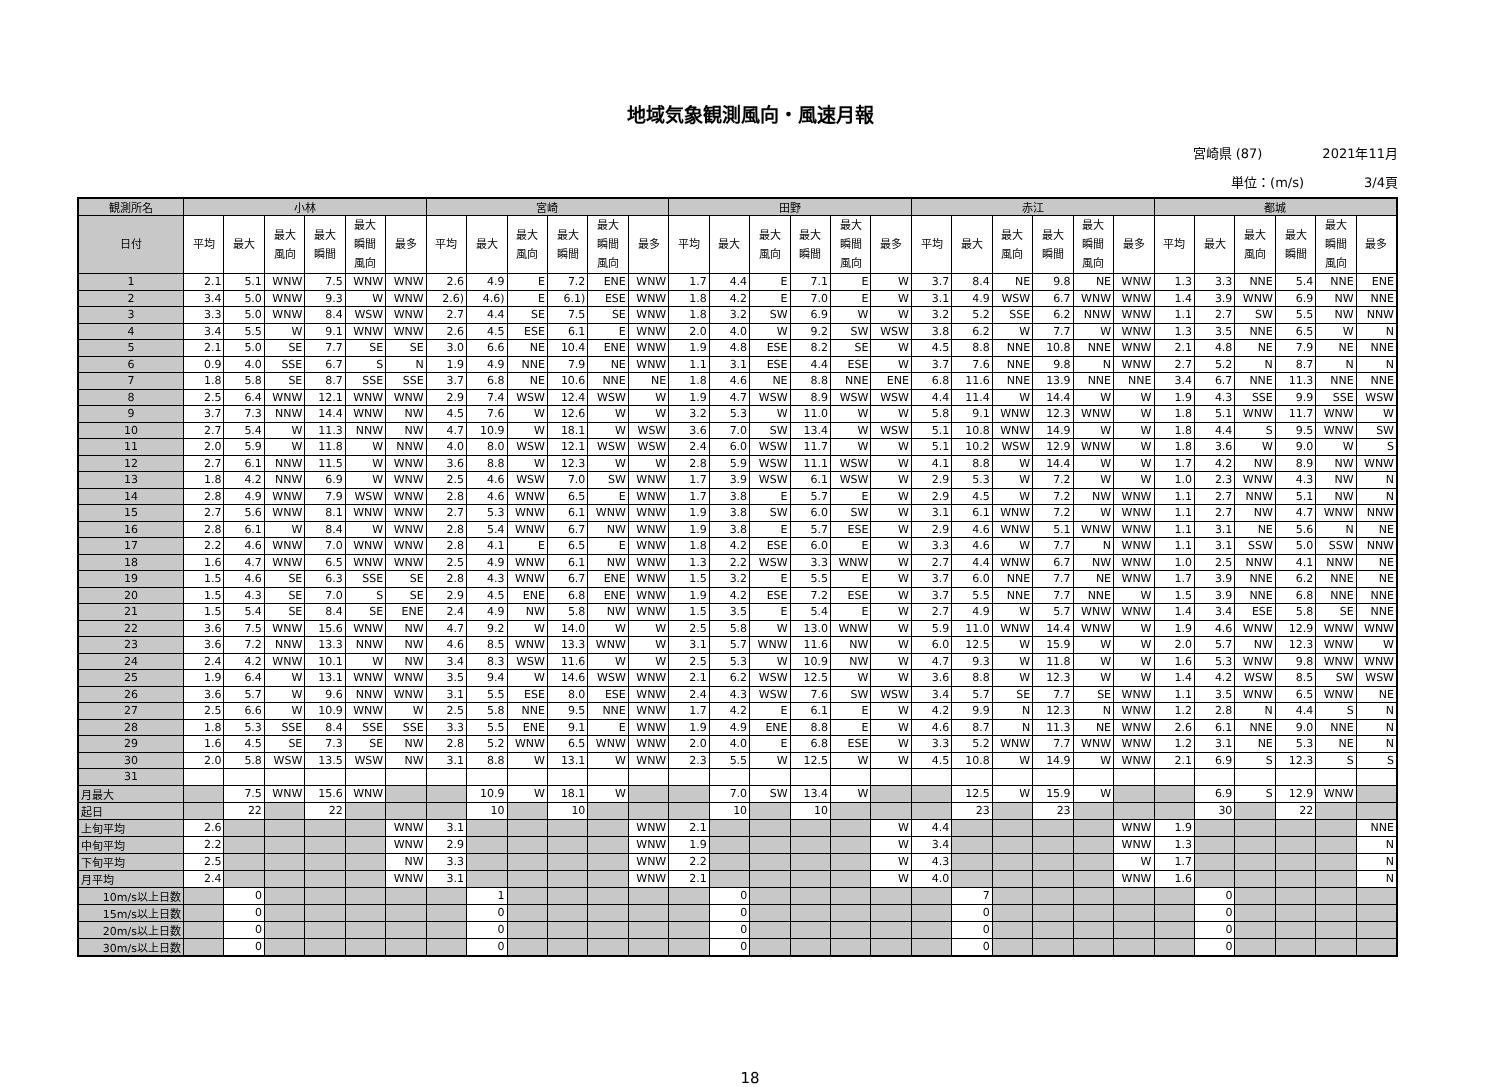地域気象観測風向・風速月報
宮崎県 (87) 2021年11月
単位：(m/s) 3/4頁
| 観測所名 | 小林 | | | | | | 宮崎 | | | | | | 田野 | | | | | | 赤江 | | | | | | 都城 | | | | | |
| --- | --- | --- | --- | --- | --- | --- | --- | --- | --- | --- | --- | --- | --- | --- | --- | --- | --- | --- | --- | --- | --- | --- | --- | --- | --- | --- | --- | --- | --- | --- |
| 日付 | 平均 | 最大 | 最大 風向 | 最大 瞬間 | 最大 瞬間 風向 | 最多 | 平均 | 最大 | 最大 風向 | 最大 瞬間 | 最大 瞬間 風向 | 最多 | 平均 | 最大 | 最大 風向 | 最大 瞬間 | 最大 瞬間 風向 | 最多 | 平均 | 最大 | 最大 風向 | 最大 瞬間 | 最大 瞬間 風向 | 最多 | 平均 | 最大 | 最大 風向 | 最大 瞬間 | 最大 瞬間 風向 | 最多 |
| 1 | 2.1 | 5.1 | WNW | 7.5 | WNW | WNW | 2.6 | 4.9 | E | 7.2 | ENE | WNW | 1.7 | 4.4 | E | 7.1 | E | W | 3.7 | 8.4 | NE | 9.8 | NE | WNW | 1.3 | 3.3 | NNE | 5.4 | NNE | ENE |
| 2 | 3.4 | 5.0 | WNW | 9.3 | W | WNW | 2.6) | 4.6) | E | 6.1) | ESE | WNW | 1.8 | 4.2 | E | 7.0 | E | W | 3.1 | 4.9 | WSW | 6.7 | WNW | WNW | 1.4 | 3.9 | WNW | 6.9 | NW | NNE |
| 3 | 3.3 | 5.0 | WNW | 8.4 | WSW | WNW | 2.7 | 4.4 | SE | 7.5 | SE | WNW | 1.8 | 3.2 | SW | 6.9 | W | W | 3.2 | 5.2 | SSE | 6.2 | NNW | WNW | 1.1 | 2.7 | SW | 5.5 | NW | NNW |
| 4 | 3.4 | 5.5 | W | 9.1 | WNW | WNW | 2.6 | 4.5 | ESE | 6.1 | E | WNW | 2.0 | 4.0 | W | 9.2 | SW | WSW | 3.8 | 6.2 | W | 7.7 | W | WNW | 1.3 | 3.5 | NNE | 6.5 | W | N |
| 5 | 2.1 | 5.0 | SE | 7.7 | SE | SE | 3.0 | 6.6 | NE | 10.4 | ENE | WNW | 1.9 | 4.8 | ESE | 8.2 | SE | W | 4.5 | 8.8 | NNE | 10.8 | NNE | WNW | 2.1 | 4.8 | NE | 7.9 | NE | NNE |
| 6 | 0.9 | 4.0 | SSE | 6.7 | S | N | 1.9 | 4.9 | NNE | 7.9 | NE | WNW | 1.1 | 3.1 | ESE | 4.4 | ESE | W | 3.7 | 7.6 | NNE | 9.8 | N | WNW | 2.7 | 5.2 | N | 8.7 | N | N |
| 7 | 1.8 | 5.8 | SE | 8.7 | SSE | SSE | 3.7 | 6.8 | NE | 10.6 | NNE | NE | 1.8 | 4.6 | NE | 8.8 | NNE | ENE | 6.8 | 11.6 | NNE | 13.9 | NNE | NNE | 3.4 | 6.7 | NNE | 11.3 | NNE | NNE |
| 8 | 2.5 | 6.4 | WNW | 12.1 | WNW | WNW | 2.9 | 7.4 | WSW | 12.4 | WSW | W | 1.9 | 4.7 | WSW | 8.9 | WSW | WSW | 4.4 | 11.4 | W | 14.4 | W | W | 1.9 | 4.3 | SSE | 9.9 | SSE | WSW |
| 9 | 3.7 | 7.3 | NNW | 14.4 | WNW | NW | 4.5 | 7.6 | W | 12.6 | W | W | 3.2 | 5.3 | W | 11.0 | W | W | 5.8 | 9.1 | WNW | 12.3 | WNW | W | 1.8 | 5.1 | WNW | 11.7 | WNW | W |
| 10 | 2.7 | 5.4 | W | 11.3 | NNW | NW | 4.7 | 10.9 | W | 18.1 | W | WSW | 3.6 | 7.0 | SW | 13.4 | W | WSW | 5.1 | 10.8 | WNW | 14.9 | W | W | 1.8 | 4.4 | S | 9.5 | WNW | SW |
| 11 | 2.0 | 5.9 | W | 11.8 | W | NNW | 4.0 | 8.0 | WSW | 12.1 | WSW | WSW | 2.4 | 6.0 | WSW | 11.7 | W | W | 5.1 | 10.2 | WSW | 12.9 | WNW | W | 1.8 | 3.6 | W | 9.0 | W | S |
| 12 | 2.7 | 6.1 | NNW | 11.5 | W | WNW | 3.6 | 8.8 | W | 12.3 | W | W | 2.8 | 5.9 | WSW | 11.1 | WSW | W | 4.1 | 8.8 | W | 14.4 | W | W | 1.7 | 4.2 | NW | 8.9 | NW | WNW |
| 13 | 1.8 | 4.2 | NNW | 6.9 | W | WNW | 2.5 | 4.6 | WSW | 7.0 | SW | WNW | 1.7 | 3.9 | WSW | 6.1 | WSW | W | 2.9 | 5.3 | W | 7.2 | W | W | 1.0 | 2.3 | WNW | 4.3 | NW | N |
| 14 | 2.8 | 4.9 | WNW | 7.9 | WSW | WNW | 2.8 | 4.6 | WNW | 6.5 | E | WNW | 1.7 | 3.8 | E | 5.7 | E | W | 2.9 | 4.5 | W | 7.2 | NW | WNW | 1.1 | 2.7 | NNW | 5.1 | NW | N |
| 15 | 2.7 | 5.6 | WNW | 8.1 | WNW | WNW | 2.7 | 5.3 | WNW | 6.1 | WNW | WNW | 1.9 | 3.8 | SW | 6.0 | SW | W | 3.1 | 6.1 | WNW | 7.2 | W | WNW | 1.1 | 2.7 | NW | 4.7 | WNW | NNW |
| 16 | 2.8 | 6.1 | W | 8.4 | W | WNW | 2.8 | 5.4 | WNW | 6.7 | NW | WNW | 1.9 | 3.8 | E | 5.7 | ESE | W | 2.9 | 4.6 | WNW | 5.1 | WNW | WNW | 1.1 | 3.1 | NE | 5.6 | N | NE |
| 17 | 2.2 | 4.6 | WNW | 7.0 | WNW | WNW | 2.8 | 4.1 | E | 6.5 | E | WNW | 1.8 | 4.2 | ESE | 6.0 | E | W | 3.3 | 4.6 | W | 7.7 | N | WNW | 1.1 | 3.1 | SSW | 5.0 | SSW | NNW |
| 18 | 1.6 | 4.7 | WNW | 6.5 | WNW | WNW | 2.5 | 4.9 | WNW | 6.1 | NW | WNW | 1.3 | 2.2 | WSW | 3.3 | WNW | W | 2.7 | 4.4 | WNW | 6.7 | NW | WNW | 1.0 | 2.5 | NNW | 4.1 | NNW | NE |
| 19 | 1.5 | 4.6 | SE | 6.3 | SSE | SE | 2.8 | 4.3 | WNW | 6.7 | ENE | WNW | 1.5 | 3.2 | E | 5.5 | E | W | 3.7 | 6.0 | NNE | 7.7 | NE | WNW | 1.7 | 3.9 | NNE | 6.2 | NNE | NE |
| 20 | 1.5 | 4.3 | SE | 7.0 | S | SE | 2.9 | 4.5 | ENE | 6.8 | ENE | WNW | 1.9 | 4.2 | ESE | 7.2 | ESE | W | 3.7 | 5.5 | NNE | 7.7 | NNE | W | 1.5 | 3.9 | NNE | 6.8 | NNE | NNE |
| 21 | 1.5 | 5.4 | SE | 8.4 | SE | ENE | 2.4 | 4.9 | NW | 5.8 | NW | WNW | 1.5 | 3.5 | E | 5.4 | E | W | 2.7 | 4.9 | W | 5.7 | WNW | WNW | 1.4 | 3.4 | ESE | 5.8 | SE | NNE |
| 22 | 3.6 | 7.5 | WNW | 15.6 | WNW | NW | 4.7 | 9.2 | W | 14.0 | W | W | 2.5 | 5.8 | W | 13.0 | WNW | W | 5.9 | 11.0 | WNW | 14.4 | WNW | W | 1.9 | 4.6 | WNW | 12.9 | WNW | WNW |
| 23 | 3.6 | 7.2 | NNW | 13.3 | NNW | NW | 4.6 | 8.5 | WNW | 13.3 | WNW | W | 3.1 | 5.7 | WNW | 11.6 | NW | W | 6.0 | 12.5 | W | 15.9 | W | W | 2.0 | 5.7 | NW | 12.3 | WNW | W |
| 24 | 2.4 | 4.2 | WNW | 10.1 | W | NW | 3.4 | 8.3 | WSW | 11.6 | W | W | 2.5 | 5.3 | W | 10.9 | NW | W | 4.7 | 9.3 | W | 11.8 | W | W | 1.6 | 5.3 | WNW | 9.8 | WNW | WNW |
| 25 | 1.9 | 6.4 | W | 13.1 | WNW | WNW | 3.5 | 9.4 | W | 14.6 | WSW | WNW | 2.1 | 6.2 | WSW | 12.5 | W | W | 3.6 | 8.8 | W | 12.3 | W | W | 1.4 | 4.2 | WSW | 8.5 | SW | WSW |
| 26 | 3.6 | 5.7 | W | 9.6 | NNW | WNW | 3.1 | 5.5 | ESE | 8.0 | ESE | WNW | 2.4 | 4.3 | WSW | 7.6 | SW | WSW | 3.4 | 5.7 | SE | 7.7 | SE | WNW | 1.1 | 3.5 | WNW | 6.5 | WNW | NE |
| 27 | 2.5 | 6.6 | W | 10.9 | WNW | W | 2.5 | 5.8 | NNE | 9.5 | NNE | WNW | 1.7 | 4.2 | E | 6.1 | E | W | 4.2 | 9.9 | N | 12.3 | N | WNW | 1.2 | 2.8 | N | 4.4 | S | N |
| 28 | 1.8 | 5.3 | SSE | 8.4 | SSE | SSE | 3.3 | 5.5 | ENE | 9.1 | E | WNW | 1.9 | 4.9 | ENE | 8.8 | E | W | 4.6 | 8.7 | N | 11.3 | NE | WNW | 2.6 | 6.1 | NNE | 9.0 | NNE | N |
| 29 | 1.6 | 4.5 | SE | 7.3 | SE | NW | 2.8 | 5.2 | WNW | 6.5 | WNW | WNW | 2.0 | 4.0 | E | 6.8 | ESE | W | 3.3 | 5.2 | WNW | 7.7 | WNW | WNW | 1.2 | 3.1 | NE | 5.3 | NE | N |
| 30 | 2.0 | 5.8 | WSW | 13.5 | WSW | NW | 3.1 | 8.8 | W | 13.1 | W | WNW | 2.3 | 5.5 | W | 12.5 | W | W | 4.5 | 10.8 | W | 14.9 | W | WNW | 2.1 | 6.9 | S | 12.3 | S | S |
| 31 | | | | | | | | | | | | | | | | | | | | | | | | | | | | | | |
| 月最大 | | 7.5 | WNW | 15.6 | WNW | | | 10.9 | W | 18.1 | W | | | 7.0 | SW | 13.4 | W | | | 12.5 | W | 15.9 | W | | | 6.9 | S | 12.9 | WNW | |
| 起日 | | 22 | | 22 | | | | 10 | | 10 | | | | 10 | | 10 | | | | 23 | | 23 | | | | 30 | | 22 | | |
| 上旬平均 | 2.6 | | | | | WNW | 3.1 | | | | | WNW | 2.1 | | | | | W | 4.4 | | | | | WNW | 1.9 | | | | | NNE |
| 中旬平均 | 2.2 | | | | | WNW | 2.9 | | | | | WNW | 1.9 | | | | | W | 3.4 | | | | | WNW | 1.3 | | | | | N |
| 下旬平均 | 2.5 | | | | | NW | 3.3 | | | | | WNW | 2.2 | | | | | W | 4.3 | | | | | W | 1.7 | | | | | N |
| 月平均 | 2.4 | | | | | WNW | 3.1 | | | | | WNW | 2.1 | | | | | W | 4.0 | | | | | WNW | 1.6 | | | | | N |
| 10m/s以上日数 | | 0 | | | | | | 1 | | | | | | 0 | | | | | | 7 | | | | | | 0 | | | | |
| 15m/s以上日数 | | 0 | | | | | | 0 | | | | | | 0 | | | | | | 0 | | | | | | 0 | | | | |
| 20m/s以上日数 | | 0 | | | | | | 0 | | | | | | 0 | | | | | | 0 | | | | | | 0 | | | | |
| 30m/s以上日数 | | 0 | | | | | | 0 | | | | | | 0 | | | | | | 0 | | | | | | 0 | | | | |
18